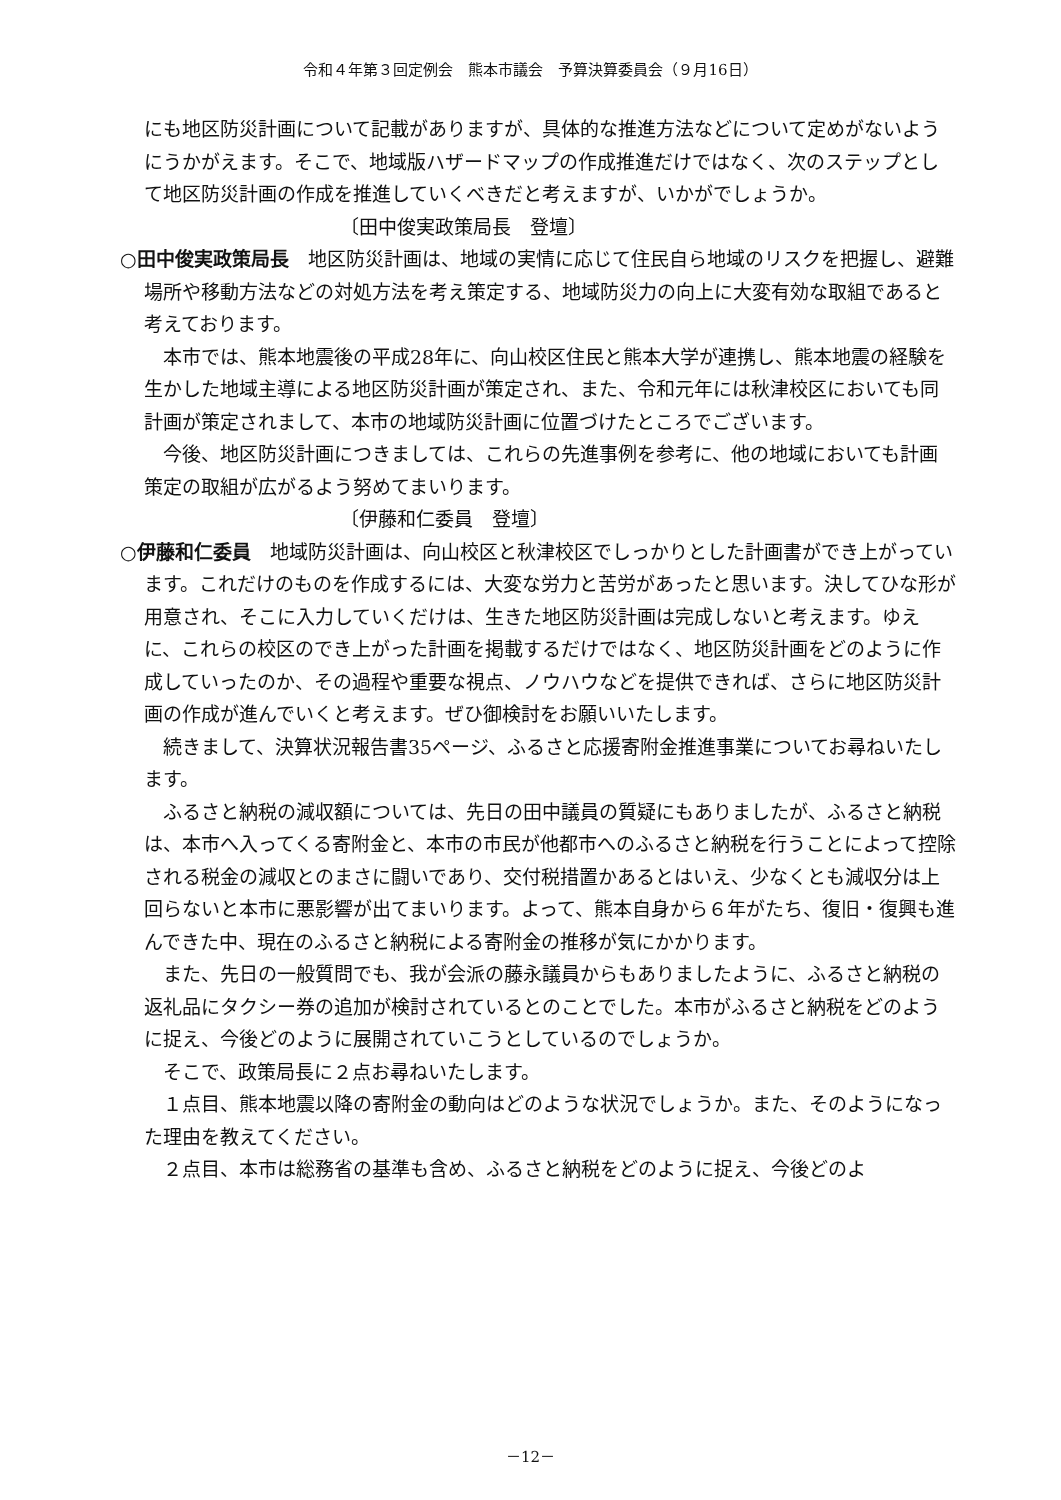令和４年第３回定例会　熊本市議会　予算決算委員会（９月16日）
にも地区防災計画について記載がありますが、具体的な推進方法などについて定めがないようにうかがえます。そこで、地域版ハザードマップの作成推進だけではなく、次のステップとして地区防災計画の作成を推進していくべきだと考えますが、いかがでしょうか。
〔田中俊実政策局長　登壇〕
○田中俊実政策局長　地区防災計画は、地域の実情に応じて住民自ら地域のリスクを把握し、避難場所や移動方法などの対処方法を考え策定する、地域防災力の向上に大変有効な取組であると考えております。
本市では、熊本地震後の平成28年に、向山校区住民と熊本大学が連携し、熊本地震の経験を生かした地域主導による地区防災計画が策定され、また、令和元年には秋津校区においても同計画が策定されまして、本市の地域防災計画に位置づけたところでございます。
今後、地区防災計画につきましては、これらの先進事例を参考に、他の地域においても計画策定の取組が広がるよう努めてまいります。
〔伊藤和仁委員　登壇〕
○伊藤和仁委員　地域防災計画は、向山校区と秋津校区でしっかりとした計画書ができ上がっています。これだけのものを作成するには、大変な労力と苦労があったと思います。決してひな形が用意され、そこに入力していくだけは、生きた地区防災計画は完成しないと考えます。ゆえに、これらの校区のでき上がった計画を掲載するだけではなく、地区防災計画をどのように作成していったのか、その過程や重要な視点、ノウハウなどを提供できれば、さらに地区防災計画の作成が進んでいくと考えます。ぜひ御検討をお願いいたします。
続きまして、決算状況報告書35ページ、ふるさと応援寄附金推進事業についてお尋ねいたします。
ふるさと納税の減収額については、先日の田中議員の質疑にもありましたが、ふるさと納税は、本市へ入ってくる寄附金と、本市の市民が他都市へのふるさと納税を行うことによって控除される税金の減収とのまさに闘いであり、交付税措置かあるとはいえ、少なくとも減収分は上回らないと本市に悪影響が出てまいります。よって、熊本自身から６年がたち、復旧・復興も進んできた中、現在のふるさと納税による寄附金の推移が気にかかります。
また、先日の一般質問でも、我が会派の藤永議員からもありましたように、ふるさと納税の返礼品にタクシー券の追加が検討されているとのことでした。本市がふるさと納税をどのように捉え、今後どのように展開されていこうとしているのでしょうか。
そこで、政策局長に２点お尋ねいたします。
１点目、熊本地震以降の寄附金の動向はどのような状況でしょうか。また、そのようになった理由を教えてください。
２点目、本市は総務省の基準も含め、ふるさと納税をどのように捉え、今後どのよ
－12－